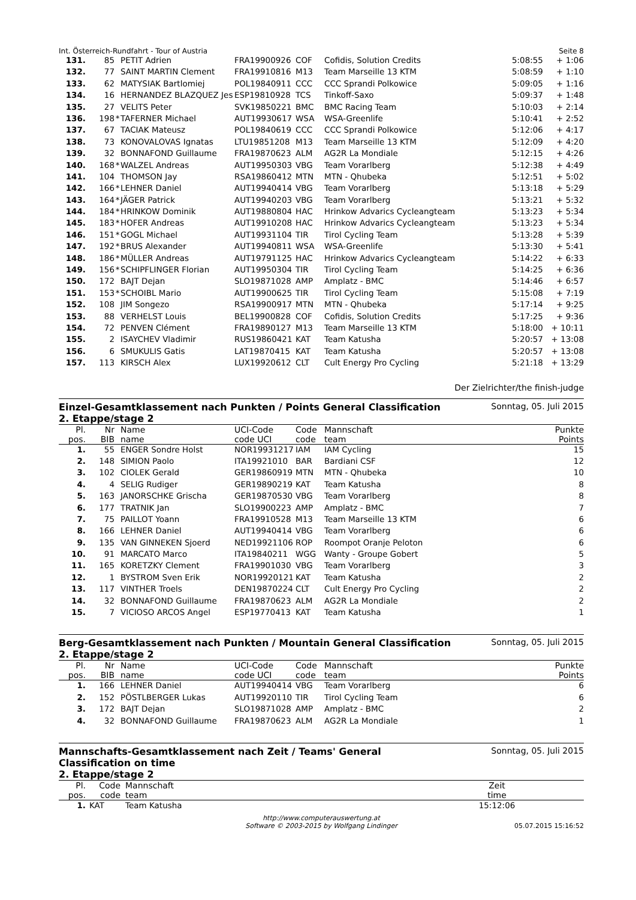Int. Österreich-Rundfahrt - Tour of Austria Seite 8
| 131. | 85 | | PETIT Adrien | FRA19900926 | COF | Cofidis, Solution Credits | 5:08:55 | + 1:06 |
| 132. | 77 | | SAINT MARTIN Clement | FRA19910816 | M13 | Team Marseille 13 KTM | 5:08:59 | + 1:10 |
| 133. | 62 | | MATYSIAK Bartlomiej | POL19840911 | CCC | CCC Sprandi Polkowice | 5:09:05 | + 1:16 |
| 134. | 16 | | HERNANDEZ BLAZQUEZ Jes | ESP19810928 | TCS | Tinkoff-Saxo | 5:09:37 | + 1:48 |
| 135. | 27 | | VELITS Peter | SVK19850221 | BMC | BMC Racing Team | 5:10:03 | + 2:14 |
| 136. | 198 | * | TAFERNER Michael | AUT19930617 | WSA | WSA-Greenlife | 5:10:41 | + 2:52 |
| 137. | 67 | | TACIAK Mateusz | POL19840619 | CCC | CCC Sprandi Polkowice | 5:12:06 | + 4:17 |
| 138. | 73 | | KONOVALOVAS Ignatas | LTU19851208 | M13 | Team Marseille 13 KTM | 5:12:09 | + 4:20 |
| 139. | 32 | | BONNAFOND Guillaume | FRA19870623 | ALM | AG2R La Mondiale | 5:12:15 | + 4:26 |
| 140. | 168 | * | WALZEL Andreas | AUT19950303 | VBG | Team Vorarlberg | 5:12:38 | + 4:49 |
| 141. | 104 | | THOMSON Jay | RSA19860412 | MTN | MTN - Qhubeka | 5:12:51 | + 5:02 |
| 142. | 166 | * | LEHNER Daniel | AUT19940414 | VBG | Team Vorarlberg | 5:13:18 | + 5:29 |
| 143. | 164 | * | JÄGER Patrick | AUT19940203 | VBG | Team Vorarlberg | 5:13:21 | + 5:32 |
| 144. | 184 | * | HRINKOW Dominik | AUT19880804 | HAC | Hrinkow Advarics Cycleangteam | 5:13:23 | + 5:34 |
| 145. | 183 | * | HOFER Andreas | AUT19910208 | HAC | Hrinkow Advarics Cycleangteam | 5:13:23 | + 5:34 |
| 146. | 151 | * | GOGL Michael | AUT19931104 | TIR | Tirol Cycling Team | 5:13:28 | + 5:39 |
| 147. | 192 | * | BRUS Alexander | AUT19940811 | WSA | WSA-Greenlife | 5:13:30 | + 5:41 |
| 148. | 186 | * | MÜLLER Andreas | AUT19791125 | HAC | Hrinkow Advarics Cycleangteam | 5:14:22 | + 6:33 |
| 149. | 156 | * | SCHIPFLINGER Florian | AUT19950304 | TIR | Tirol Cycling Team | 5:14:25 | + 6:36 |
| 150. | 172 | | BAJT Dejan | SLO19871028 | AMP | Amplatz - BMC | 5:14:46 | + 6:57 |
| 151. | 153 | * | SCHOIBL Mario | AUT19900625 | TIR | Tirol Cycling Team | 5:15:08 | + 7:19 |
| 152. | 108 | | JIM Songezo | RSA19900917 | MTN | MTN - Qhubeka | 5:17:14 | + 9:25 |
| 153. | 88 | | VERHELST Louis | BEL19900828 | COF | Cofidis, Solution Credits | 5:17:25 | + 9:36 |
| 154. | 72 | | PENVEN Clément | FRA19890127 | M13 | Team Marseille 13 KTM | 5:18:00 | + 10:11 |
| 155. | 2 | | ISAYCHEV Vladimir | RUS19860421 | KAT | Team Katusha | 5:20:57 | + 13:08 |
| 156. | 6 | | SMUKULIS Gatis | LAT19870415 | KAT | Team Katusha | 5:20:57 | + 13:08 |
| 157. | 113 | | KIRSCH Alex | LUX19920612 | CLT | Cult Energy Pro Cycling | 5:21:18 | + 13:29 |
Der Zielrichter/the finish-judge
Einzel-Gesamtklassement nach Punkten / Points General Classification
2. Etappe/stage 2
Sonntag, 05. Juli 2015
| Pl. pos. | Nr BIB | | Name name | UCI-Code code UCI | Code code | Mannschaft team | | Punkte Points |
| 1. | 55 | | ENGER Sondre Holst | NOR19931217 | IAM | IAM Cycling | | 15 |
| 2. | 148 | | SIMION Paolo | ITA19921010 | BAR | Bardiani CSF | | 12 |
| 3. | 102 | | CIOLEK Gerald | GER19860919 | MTN | MTN - Qhubeka | | 10 |
| 4. | 4 | | SELIG Rudiger | GER19890219 | KAT | Team Katusha | | 8 |
| 5. | 163 | | JANORSCHKE Grischa | GER19870530 | VBG | Team Vorarlberg | | 8 |
| 6. | 177 | | TRATNIK Jan | SLO19900223 | AMP | Amplatz - BMC | | 7 |
| 7. | 75 | | PAILLOT Yoann | FRA19910528 | M13 | Team Marseille 13 KTM | | 6 |
| 8. | 166 | | LEHNER Daniel | AUT19940414 | VBG | Team Vorarlberg | | 6 |
| 9. | 135 | | VAN GINNEKEN Sjoerd | NED19921106 | ROP | Roompot Oranje Peloton | | 6 |
| 10. | 91 | | MARCATO Marco | ITA19840211 | WGG | Wanty - Groupe Gobert | | 5 |
| 11. | 165 | | KORETZKY Clement | FRA19901030 | VBG | Team Vorarlberg | | 3 |
| 12. | 1 | | BYSTROM Sven Erik | NOR19920121 | KAT | Team Katusha | | 2 |
| 13. | 117 | | VINTHER Troels | DEN19870224 | CLT | Cult Energy Pro Cycling | | 2 |
| 14. | 32 | | BONNAFOND Guillaume | FRA19870623 | ALM | AG2R La Mondiale | | 2 |
| 15. | 7 | | VICIOSO ARCOS Angel | ESP19770413 | KAT | Team Katusha | | 1 |
Berg-Gesamtklassement nach Punkten / Mountain General Classification
2. Etappe/stage 2
Sonntag, 05. Juli 2015
| Pl. pos. | Nr BIB | | Name name | UCI-Code code UCI | Code code | Mannschaft team | | Punkte Points |
| 1. | 166 | | LEHNER Daniel | AUT19940414 | VBG | Team Vorarlberg | | 6 |
| 2. | 152 | | PÖSTLBERGER Lukas | AUT19920110 | TIR | Tirol Cycling Team | | 6 |
| 3. | 172 | | BAJT Dejan | SLO19871028 | AMP | Amplatz - BMC | | 2 |
| 4. | 32 | | BONNAFOND Guillaume | FRA19870623 | ALM | AG2R La Mondiale | | 1 |
Mannschafts-Gesamtklassement nach Zeit / Teams' General
Classification on time
2. Etappe/stage 2
Sonntag, 05. Juli 2015
| Pl. pos. | Code code | Mannschaft team | Zeit time | |
| 1. | KAT | Team Katusha | 15:12:06 | |
http://www.computerauswertung.at
Software © 2003-2015 by Wolfgang Lindinger
05.07.2015 15:16:52